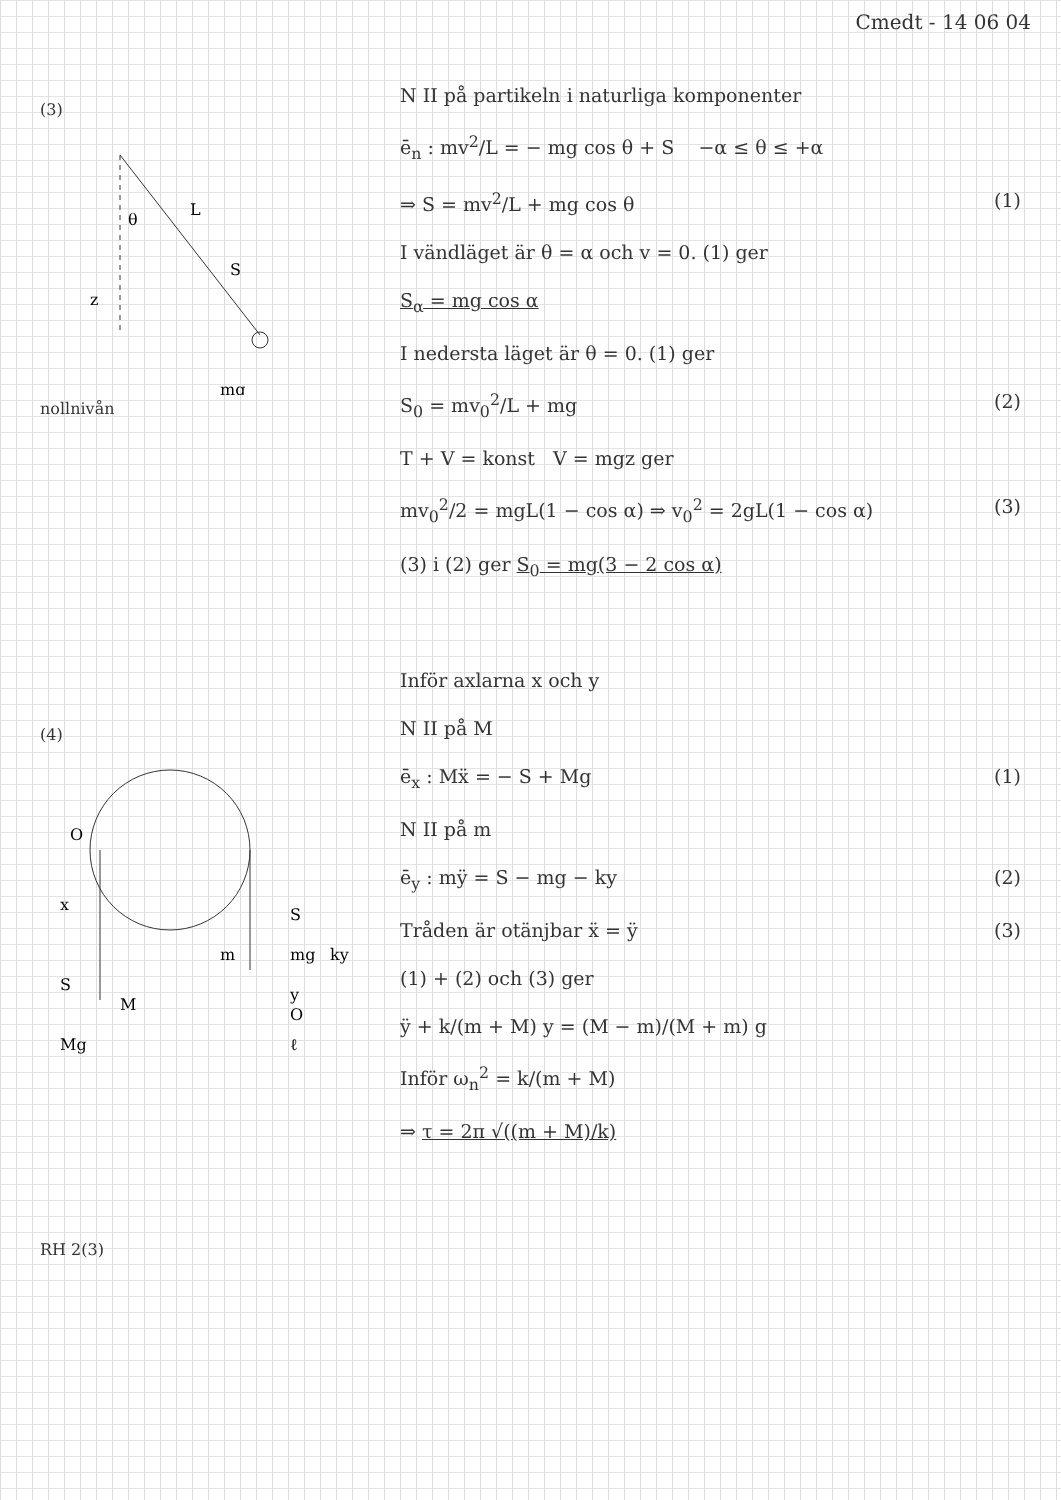Cmedt - 14 06 04
(3)
L
θ
S
mg
z
nollnivån
(4)
O
x
S
M
Mg
m
S
mg
ky
y
O
ℓ
RH 2(3)
N II på partikeln i naturliga komponenter
ē<sub>n</sub> : mv<sup>2</sup>/L = − mg cos θ + S −α ≤ θ ≤ +α
⇒ S = mv<sup>2</sup>/L + mg cos θ (1)
I vändläget är θ = α och v = 0. (1) ger
S<sub>α</sub> = mg cos α
I nedersta läget är θ = 0. (1) ger
S<sub>0</sub> = mv<sub>0</sub><sup>2</sup>/L + mg (2)
T + V = konst V = mgz ger
mv<sub>0</sub><sup>2</sup>/2 = mgL(1 − cos α) ⇒ v<sub>0</sub><sup>2</sup> = 2gL(1 − cos α) (3)
(3) i (2) ger S<sub>0</sub> = mg(3 − 2 cos α)
Inför axlarna x och y
N II på M
ē<sub>x</sub> : Mẍ = − S + Mg (1)
N II på m
ē<sub>y</sub> : mÿ = S − mg − ky (2)
Tråden är otänjbar ẍ = ÿ (3)
(1) + (2) och (3) ger
ÿ + k/(m + M) y = (M − m)/(M + m) g
Inför ω<sub>n</sub><sup>2</sup> = k/(m + M)
⇒ τ = 2π √((m + M)/k)